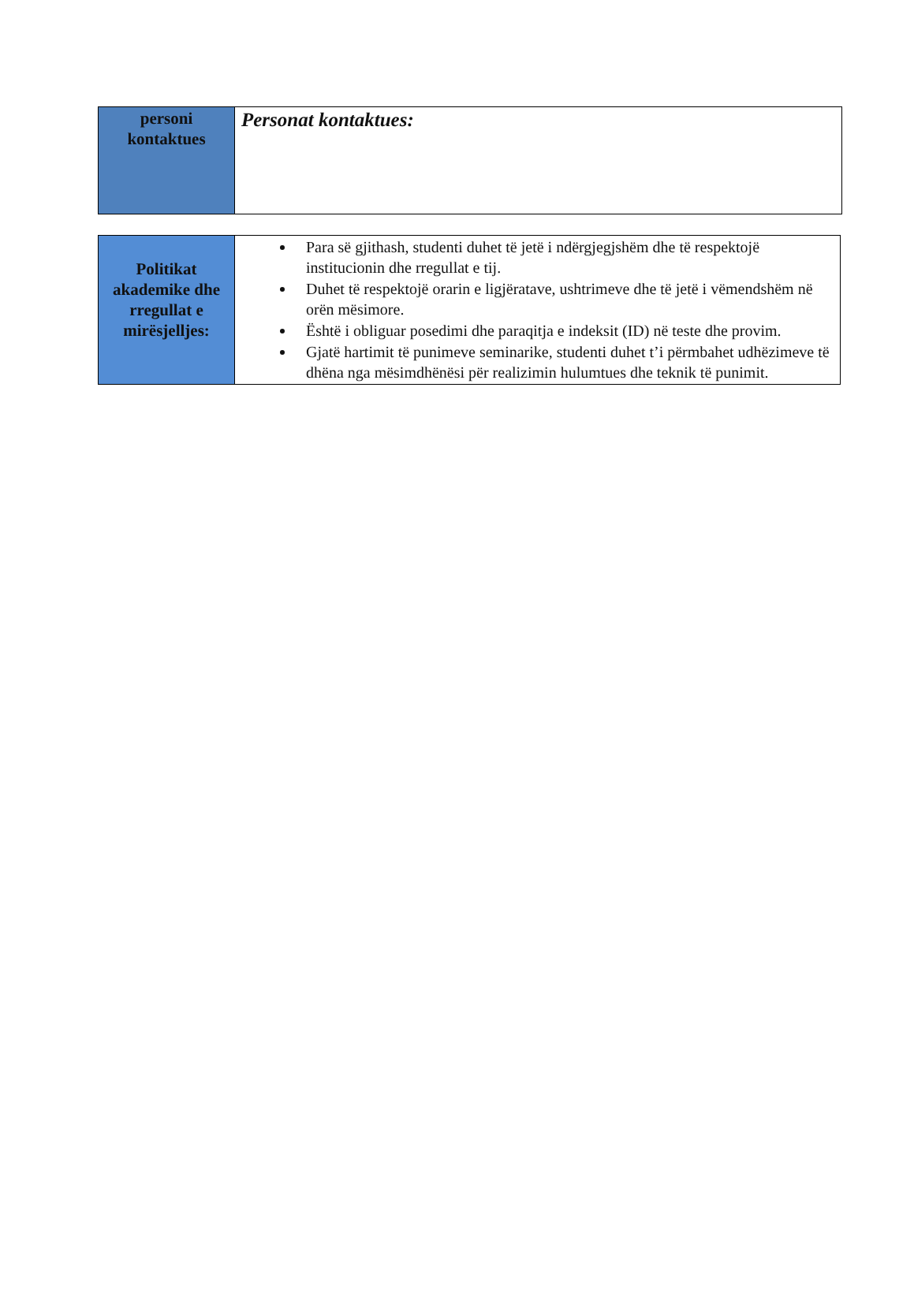| personi kontaktues | Personat kontaktues: |
| Politikat akademike dhe rregullat e mirësjelljes: | Para së gjithash, studenti duhet të jetë i ndërgjegjshëm dhe të respektojë institucionin dhe rregullat e tij. Duhet të respektojë orarin e ligjëratave, ushtrimeve dhe të jetë i vëmendshëm në orën mësimore. Është i obliguar posedimi dhe paraqitja e indeksit (ID) në teste dhe provim. Gjatë hartimit të punimeve seminarike, studenti duhet t’i përmbahet udhëzimeve të dhëna nga mësimdhënësi për realizimin hulumtues dhe teknik të punimit. |